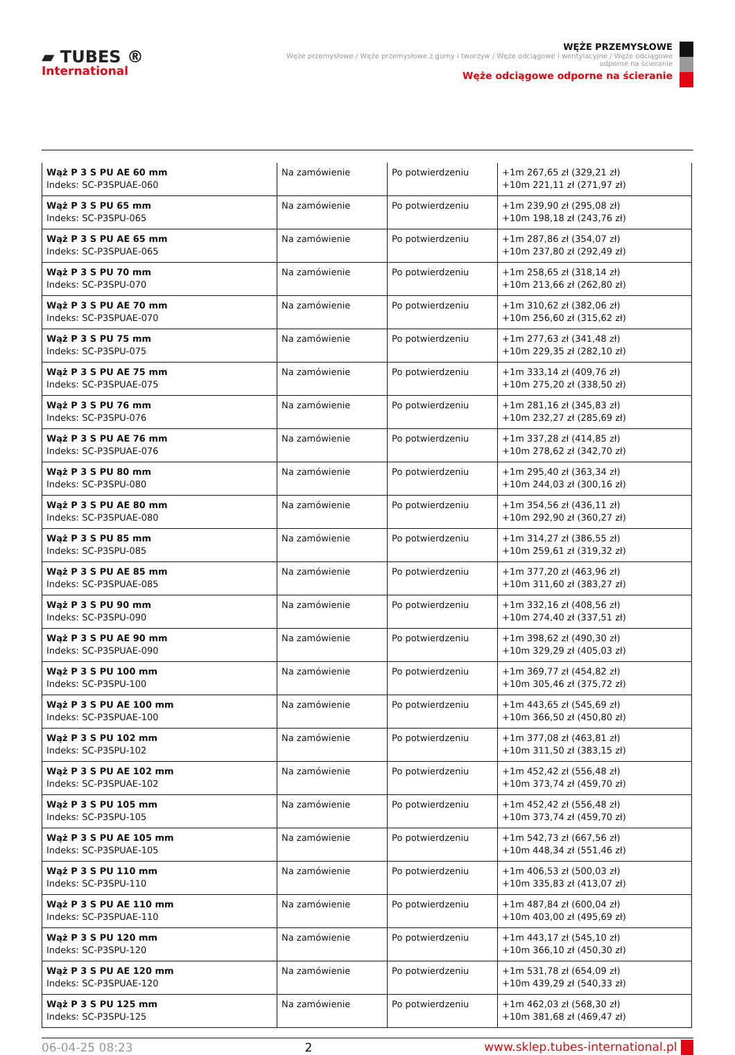▰ TUBES ®
International
WĘŻE PRZEMYSŁOWE
Węże przemysłowe / Węże przemysłowe z gumy i tworzyw / Węże odciągowe i wentylacyjne / Węże odciągowe odporne na ścieranie
Węże odciągowe odporne na ścieranie
| Wąż P 3 S PU AE 60 mm Indeks: SC-P3SPUAE-060 | Na zamówienie | Po potwierdzeniu | +1m 267,65 zł (329,21 zł) +10m 221,11 zł (271,97 zł) |
| Wąż P 3 S PU 65 mm Indeks: SC-P3SPU-065 | Na zamówienie | Po potwierdzeniu | +1m 239,90 zł (295,08 zł) +10m 198,18 zł (243,76 zł) |
| Wąż P 3 S PU AE 65 mm Indeks: SC-P3SPUAE-065 | Na zamówienie | Po potwierdzeniu | +1m 287,86 zł (354,07 zł) +10m 237,80 zł (292,49 zł) |
| Wąż P 3 S PU 70 mm Indeks: SC-P3SPU-070 | Na zamówienie | Po potwierdzeniu | +1m 258,65 zł (318,14 zł) +10m 213,66 zł (262,80 zł) |
| Wąż P 3 S PU AE 70 mm Indeks: SC-P3SPUAE-070 | Na zamówienie | Po potwierdzeniu | +1m 310,62 zł (382,06 zł) +10m 256,60 zł (315,62 zł) |
| Wąż P 3 S PU 75 mm Indeks: SC-P3SPU-075 | Na zamówienie | Po potwierdzeniu | +1m 277,63 zł (341,48 zł) +10m 229,35 zł (282,10 zł) |
| Wąż P 3 S PU AE 75 mm Indeks: SC-P3SPUAE-075 | Na zamówienie | Po potwierdzeniu | +1m 333,14 zł (409,76 zł) +10m 275,20 zł (338,50 zł) |
| Wąż P 3 S PU 76 mm Indeks: SC-P3SPU-076 | Na zamówienie | Po potwierdzeniu | +1m 281,16 zł (345,83 zł) +10m 232,27 zł (285,69 zł) |
| Wąż P 3 S PU AE 76 mm Indeks: SC-P3SPUAE-076 | Na zamówienie | Po potwierdzeniu | +1m 337,28 zł (414,85 zł) +10m 278,62 zł (342,70 zł) |
| Wąż P 3 S PU 80 mm Indeks: SC-P3SPU-080 | Na zamówienie | Po potwierdzeniu | +1m 295,40 zł (363,34 zł) +10m 244,03 zł (300,16 zł) |
| Wąż P 3 S PU AE 80 mm Indeks: SC-P3SPUAE-080 | Na zamówienie | Po potwierdzeniu | +1m 354,56 zł (436,11 zł) +10m 292,90 zł (360,27 zł) |
| Wąż P 3 S PU 85 mm Indeks: SC-P3SPU-085 | Na zamówienie | Po potwierdzeniu | +1m 314,27 zł (386,55 zł) +10m 259,61 zł (319,32 zł) |
| Wąż P 3 S PU AE 85 mm Indeks: SC-P3SPUAE-085 | Na zamówienie | Po potwierdzeniu | +1m 377,20 zł (463,96 zł) +10m 311,60 zł (383,27 zł) |
| Wąż P 3 S PU 90 mm Indeks: SC-P3SPU-090 | Na zamówienie | Po potwierdzeniu | +1m 332,16 zł (408,56 zł) +10m 274,40 zł (337,51 zł) |
| Wąż P 3 S PU AE 90 mm Indeks: SC-P3SPUAE-090 | Na zamówienie | Po potwierdzeniu | +1m 398,62 zł (490,30 zł) +10m 329,29 zł (405,03 zł) |
| Wąż P 3 S PU 100 mm Indeks: SC-P3SPU-100 | Na zamówienie | Po potwierdzeniu | +1m 369,77 zł (454,82 zł) +10m 305,46 zł (375,72 zł) |
| Wąż P 3 S PU AE 100 mm Indeks: SC-P3SPUAE-100 | Na zamówienie | Po potwierdzeniu | +1m 443,65 zł (545,69 zł) +10m 366,50 zł (450,80 zł) |
| Wąż P 3 S PU 102 mm Indeks: SC-P3SPU-102 | Na zamówienie | Po potwierdzeniu | +1m 377,08 zł (463,81 zł) +10m 311,50 zł (383,15 zł) |
| Wąż P 3 S PU AE 102 mm Indeks: SC-P3SPUAE-102 | Na zamówienie | Po potwierdzeniu | +1m 452,42 zł (556,48 zł) +10m 373,74 zł (459,70 zł) |
| Wąż P 3 S PU 105 mm Indeks: SC-P3SPU-105 | Na zamówienie | Po potwierdzeniu | +1m 452,42 zł (556,48 zł) +10m 373,74 zł (459,70 zł) |
| Wąż P 3 S PU AE 105 mm Indeks: SC-P3SPUAE-105 | Na zamówienie | Po potwierdzeniu | +1m 542,73 zł (667,56 zł) +10m 448,34 zł (551,46 zł) |
| Wąż P 3 S PU 110 mm Indeks: SC-P3SPU-110 | Na zamówienie | Po potwierdzeniu | +1m 406,53 zł (500,03 zł) +10m 335,83 zł (413,07 zł) |
| Wąż P 3 S PU AE 110 mm Indeks: SC-P3SPUAE-110 | Na zamówienie | Po potwierdzeniu | +1m 487,84 zł (600,04 zł) +10m 403,00 zł (495,69 zł) |
| Wąż P 3 S PU 120 mm Indeks: SC-P3SPU-120 | Na zamówienie | Po potwierdzeniu | +1m 443,17 zł (545,10 zł) +10m 366,10 zł (450,30 zł) |
| Wąż P 3 S PU AE 120 mm Indeks: SC-P3SPUAE-120 | Na zamówienie | Po potwierdzeniu | +1m 531,78 zł (654,09 zł) +10m 439,29 zł (540,33 zł) |
| Wąż P 3 S PU 125 mm Indeks: SC-P3SPU-125 | Na zamówienie | Po potwierdzeniu | +1m 462,03 zł (568,30 zł) +10m 381,68 zł (469,47 zł) |
06-04-25 08:23 2 www.sklep.tubes-international.pl